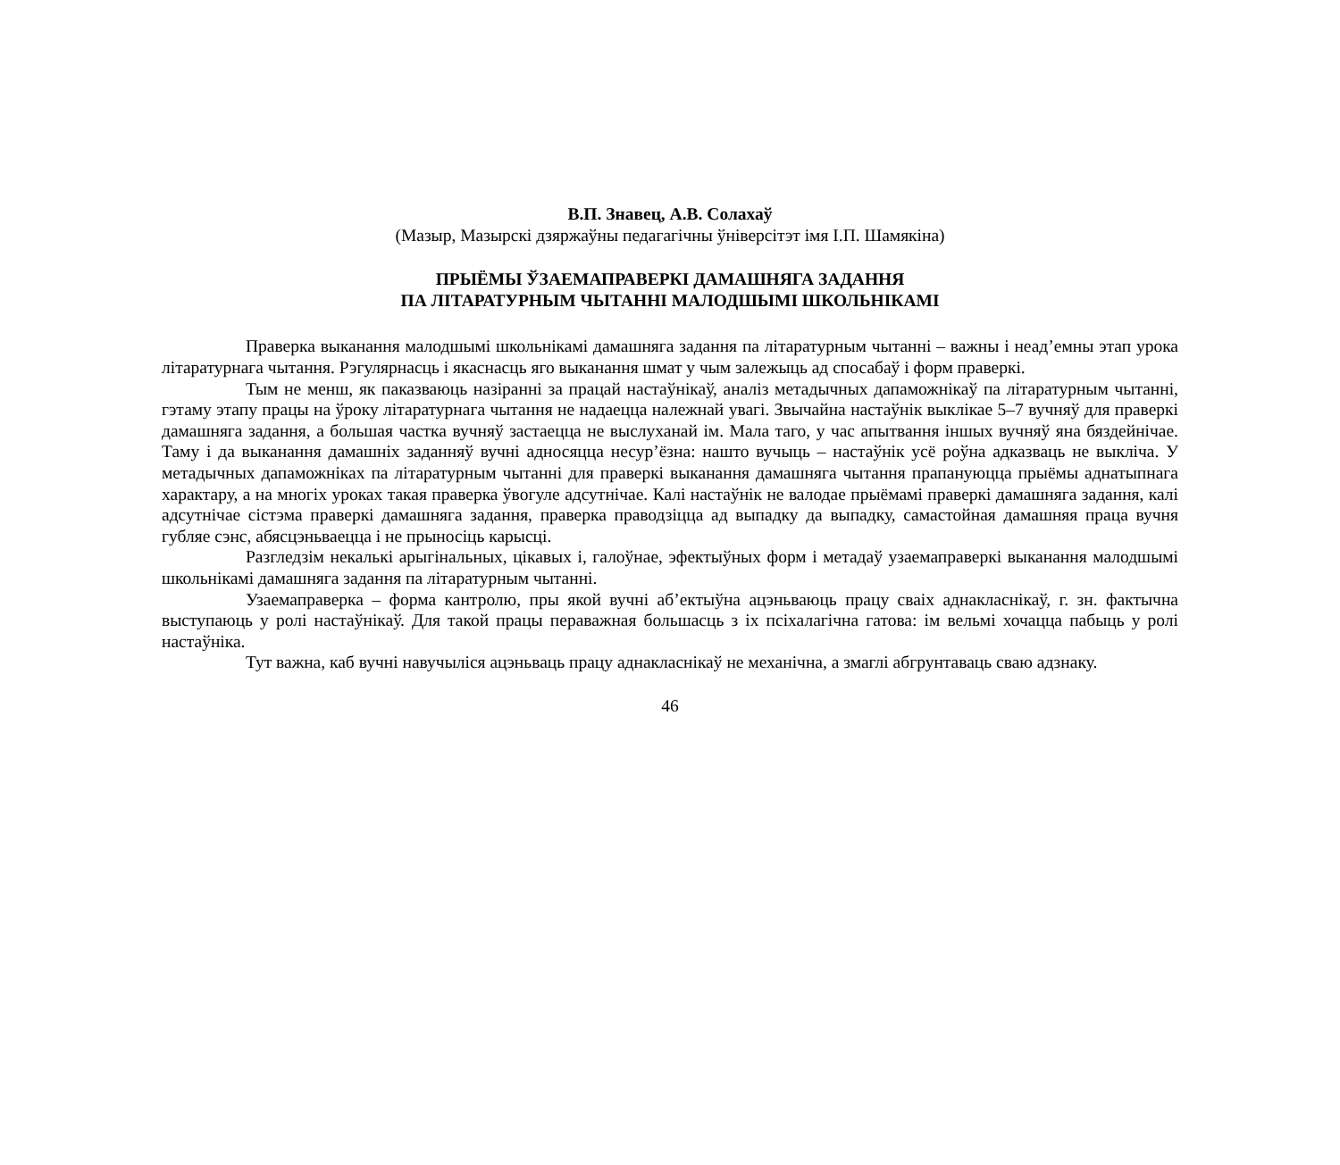В.П. Знавец, А.В. Солахаў
(Мазыр, Мазырскі дзяржаўны педагагічны ўніверсітэт імя І.П. Шамякіна)
ПРЫЁМЫ ЎЗАЕМАПРАВЕРКІ ДАМАШНЯГА ЗАДАННЯ
ПА ЛІТАРАТУРНЫМ ЧЫТАННІ МАЛОДШЫМІ ШКОЛЬНІКАМІ
Праверка выканання малодшымі школьнікамі дамашняга задання па літаратурным чытанні – важны і неад’емны этап урока літаратурнага чытання. Рэгулярнасць і якаснасць яго выканання шмат у чым залежыць ад спосабаў і форм праверкі.
Тым не менш, як паказваюць назіранні за працай настаўнікаў, аналіз метадычных дапаможнікаў па літаратурным чытанні, гэтаму этапу працы на ўроку літаратурнага чытання не надаецца належнай увагі. Звычайна настаўнік выклікае 5–7 вучняў для праверкі дамашняга задання, а большая частка вучняў застаецца не выслуханай ім. Мала таго, у час апытвання іншых вучняў яна бяздейнічае. Таму і да выканання дамашніх заданняў вучні адносяцца несур’ёзна: нашто вучыць – настаўнік усё роўна адказваць не выкліча. У метадычных дапаможніках па літаратурным чытанні для праверкі выканання дамашняга чытання прапануюцца прыёмы аднатыпнага характару, а на многіх уроках такая праверка ўвогуле адсутнічае. Калі настаўнік не валодае прыёмамі праверкі дамашняга задання, калі адсутнічае сістэма праверкі дамашняга задання, праверка праводзіцца ад выпадку да выпадку, самастойная дамашняя праца вучня губляе сэнс, абясцэньваецца і не прыносіць карысці.
Разгледзім некалькі арыгінальных, цікавых і, галоўнае, эфектыўных форм і метадаў узаемаправеркі выканання малодшымі школьнікамі дамашняга задання па літаратурным чытанні.
Узаемаправерка – форма кантролю, пры якой вучні аб’ектыўна ацэньваюць працу сваіх аднакласнікаў, г. зн. фактычна выступаюць у ролі настаўнікаў. Для такой працы пераважная большасць з іх псіхалагічна гатова: ім вельмі хочацца пабыць у ролі настаўніка.
Тут важна, каб вучні навучыліся ацэньваць працу аднакласнікаў не механічна, а змаглі абгрунтаваць сваю адзнаку.
46